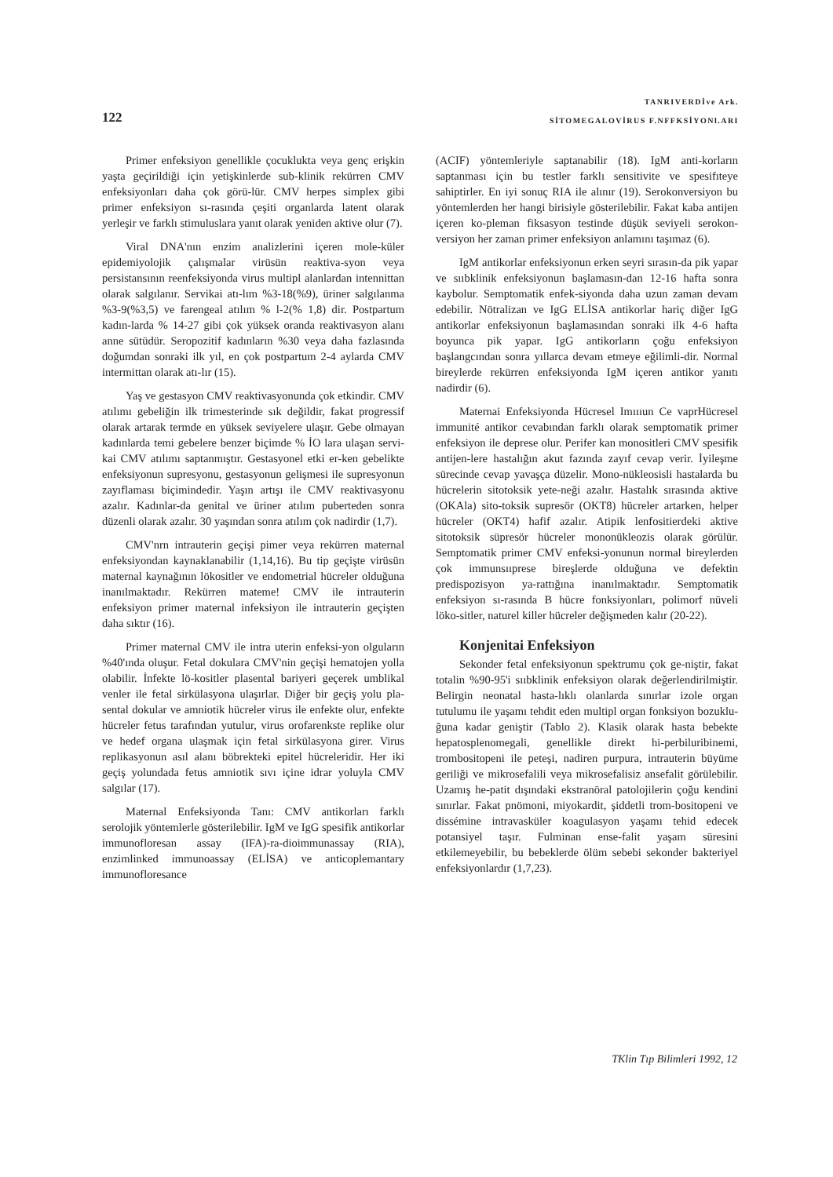122
TANRIVERDİve Ark.
SİTOMEGALOVİRUS F.NFFKSİYONl.ARI
Primer enfeksiyon genellikle çocuklukta veya genç erişkin yaşta geçirildiği için yetişkinlerde sub-klinik rekürren CMV enfeksiyonları daha çok görü-lür. CMV herpes simplex gibi primer enfeksiyon sı-rasında çeşiti organlarda latent olarak yerleşir ve farklı stimuluslara yanıt olarak yeniden aktive olur (7).
Viral DNA'nın enzim analizlerini içeren mole-küler epidemiyolojik çalışmalar virüsün reaktiva-syon veya persistansının reenfeksiyonda virus multipl alanlardan intennittan olarak salgılanır. Servikai atı-lım %3-18(%9), üriner salgılanma %3-9(%3,5) ve farengeal atılım % l-2(% 1,8) dir. Postpartum kadın-larda % 14-27 gibi çok yüksek oranda reaktivasyon alanı anne sütüdür. Seropozitif kadınların %30 veya daha fazlasında doğumdan sonraki ilk yıl, en çok postpartum 2-4 aylarda CMV intermittan olarak atı-lır (15).
Yaş ve gestasyon CMV reaktivasyonunda çok etkindir. CMV atılımı gebeliğin ilk trimesterinde sık değildir, fakat progressif olarak artarak termde en yüksek seviyelere ulaşır. Gebe olmayan kadınlarda temi gebelere benzer biçimde % İO lara ulaşan servi-kai CMV atılımı saptanmıştır. Gestasyonel etki er-ken gebelikte enfeksiyonun supresyonu, gestasyonun gelişmesi ile supresyonun zayıflaması biçimindedir. Yaşın artışı ile CMV reaktivasyonu azalır. Kadınlar-da genital ve üriner atılım puberteden sonra düzenli olarak azalır. 30 yaşından sonra atılım çok nadirdir (1,7).
CMV'nrn intrauterin geçişi pimer veya rekürren maternal enfeksiyondan kaynaklanabilir (1,14,16). Bu tip geçişte virüsün maternal kaynağının lökositler ve endometrial hücreler olduğuna inanılmaktadır. Rekürren mateme! CMV ile intrauterin enfeksiyon primer maternal infeksiyon ile intrauterin geçişten daha sıktır (16).
Primer maternal CMV ile intra uterin enfeksi-yon olguların %40'ında oluşur. Fetal dokulara CMV'nin geçişi hematojen yolla olabilir. İnfekte lö-kositler plasental bariyeri geçerek umblikal venler ile fetal sirkülasyona ulaşırlar. Diğer bir geçiş yolu pla-sental dokular ve amniotik hücreler virus ile enfekte olur, enfekte hücreler fetus tarafından yutulur, virus orofarenkste replike olur ve hedef organa ulaşmak için fetal sirkülasyona girer. Virus replikasyonun asıl alanı böbrekteki epitel hücreleridir. Her iki geçiş yolundada fetus amniotik sıvı içine idrar yoluyla CMV salgılar (17).
Maternal Enfeksiyonda Tanı: CMV antikorları farklı serolojik yöntemlerle gösterilebilir. IgM ve IgG spesifik antikorlar immunofloresan assay (IFA)-ra-dioimmunassay (RIA), enzimlinked immunoassay (ELİSA) ve anticoplemantary immunofloresance
(ACIF) yöntemleriyle saptanabilir (18). IgM anti-korların saptanması için bu testler farklı sensitivite ve spesifıteye sahiptirler. En iyi sonuç RIA ile alınır (19). Serokonversiyon bu yöntemlerden her hangi birisiyle gösterilebilir. Fakat kaba antijen içeren ko-pleman fiksasyon testinde düşük seviyeli serokon-versiyon her zaman primer enfeksiyon anlamını taşımaz (6).
IgM antikorlar enfeksiyonun erken seyri sırasın-da pik yapar ve sııbklinik enfeksiyonun başlamasın-dan 12-16 hafta sonra kaybolur. Semptomatik enfek-siyonda daha uzun zaman devam edebilir. Nötralizan ve IgG ELİSA antikorlar hariç diğer IgG antikorlar enfeksiyonun başlamasından sonraki ilk 4-6 hafta boyunca pik yapar. IgG antikorların çoğu enfeksiyon başlangcından sonra yıllarca devam etmeye eğilimli-dir. Normal bireylerde rekürren enfeksiyonda IgM içeren antikor yanıtı nadirdir (6).
Maternai Enfeksiyonda Hücresel Imıııun Ce vaprHücresel immunité antikor cevabından farklı olarak semptomatik primer enfeksiyon ile deprese olur. Perifer kan monositleri CMV spesifik antijen-lere hastalığın akut fazında zayıf cevap verir. İyileşme sürecinde cevap yavaşça düzelir. Mono-nükleosisli hastalarda bu hücrelerin sitotoksik yete-neği azalır. Hastalık sırasında aktive (OKAla) sito-toksik supresör (OKT8) hücreler artarken, helper hücreler (OKT4) hafif azalır. Atipik lenfositierdeki aktive sitotoksik süpresör hücreler mononükleozis olarak görülür. Semptomatik primer CMV enfeksi-yonunun normal bireylerden çok immunsııprese bireşlerde olduğuna ve defektin predispozisyon ya-rattığına inanılmaktadır. Semptomatik enfeksiyon sı-rasında B hücre fonksiyonları, polimorf nüveli löko-sitler, naturel killer hücreler değişmeden kalır (20-22).
Konjenitai Enfeksiyon
Sekonder fetal enfeksiyonun spektrumu çok ge-niştir, fakat totalin %90-95'i sııbklinik enfeksiyon olarak değerlendirilmiştir. Belirgin neonatal hasta-lıklı olanlarda sınırlar izole organ tutulumu ile yaşamı tehdit eden multipl organ fonksiyon bozuklu-ğuna kadar geniştir (Tablo 2). Klasik olarak hasta bebekte hepatosplenomegali, genellikle direkt hi-perbiluribinemi, trombositopeni ile peteşi, nadiren purpura, intrauterin büyüme geriliği ve mikrosefalili veya mikrosefalisiz ansefalit görülebilir. Uzamış he-patit dışındaki ekstranöral patolojilerin çoğu kendini sınırlar. Fakat pnömoni, miyokardit, şiddetli trom-bositopeni ve dissémine intravasküler koagulasyon yaşamı tehid edecek potansiyel taşır. Fulminan ense-falit yaşam süresini etkilemeyebilir, bu bebeklerde ölüm sebebi sekonder bakteriyel enfeksiyonlardır (1,7,23).
TKlin Tıp Bilimleri 1992, 12